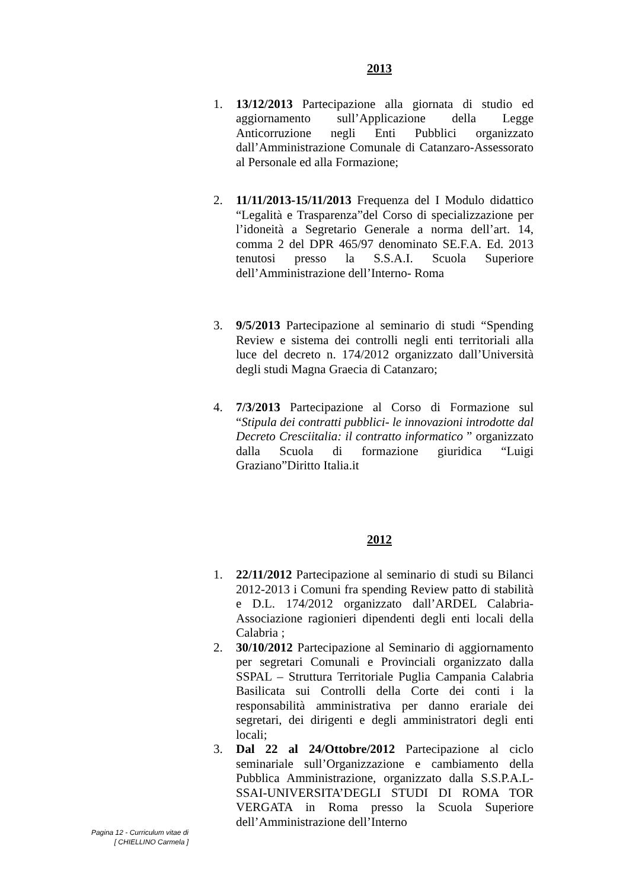2013
1. 13/12/2013 Partecipazione alla giornata di studio ed aggiornamento sull’Applicazione della Legge Anticorruzione negli Enti Pubblici organizzato dall’Amministrazione Comunale di Catanzaro-Assessorato al Personale ed alla Formazione;
2. 11/11/2013-15/11/2013 Frequenza del I Modulo didattico “Legalità e Trasparenza”del Corso di specializzazione per l’idoneità a Segretario Generale a norma dell’art. 14, comma 2 del DPR 465/97 denominato SE.F.A. Ed. 2013 tenutosi presso la S.S.A.I. Scuola Superiore dell’Amministrazione dell’Interno- Roma
3. 9/5/2013 Partecipazione al seminario di studi “Spending Review e sistema dei controlli negli enti territoriali alla luce del decreto n. 174/2012 organizzato dall’Università degli studi Magna Graecia di Catanzaro;
4. 7/3/2013 Partecipazione al Corso di Formazione sul “Stipula dei contratti pubblici- le innovazioni introdotte dal Decreto Cresciitalia: il contratto informatico ” organizzato dalla Scuola di formazione giuridica “Luigi Graziano”Diritto Italia.it
2012
1. 22/11/2012 Partecipazione al seminario di studi su Bilanci 2012-2013 i Comuni fra spending Review patto di stabilità e D.L. 174/2012 organizzato dall’ARDEL Calabria-Associazione ragionieri dipendenti degli enti locali della Calabria ;
2. 30/10/2012 Partecipazione al Seminario di aggiornamento per segretari Comunali e Provinciali organizzato dalla SSPAL – Struttura Territoriale Puglia Campania Calabria Basilicata sui Controlli della Corte dei conti i la responsabilità amministrativa per danno erariale dei segretari, dei dirigenti e degli amministratori degli enti locali;
3. Dal 22 al 24/Ottobre/2012 Partecipazione al ciclo seminariale sull’Organizzazione e cambiamento della Pubblica Amministrazione, organizzato dalla S.S.P.A.L-SSAI-UNIVERSITA’DEGLI STUDI DI ROMA TOR VERGATA in Roma presso la Scuola Superiore dell’Amministrazione dell’Interno
Pagina 12 - Curriculum vitae di
[ CHIELLINO Carmela ]